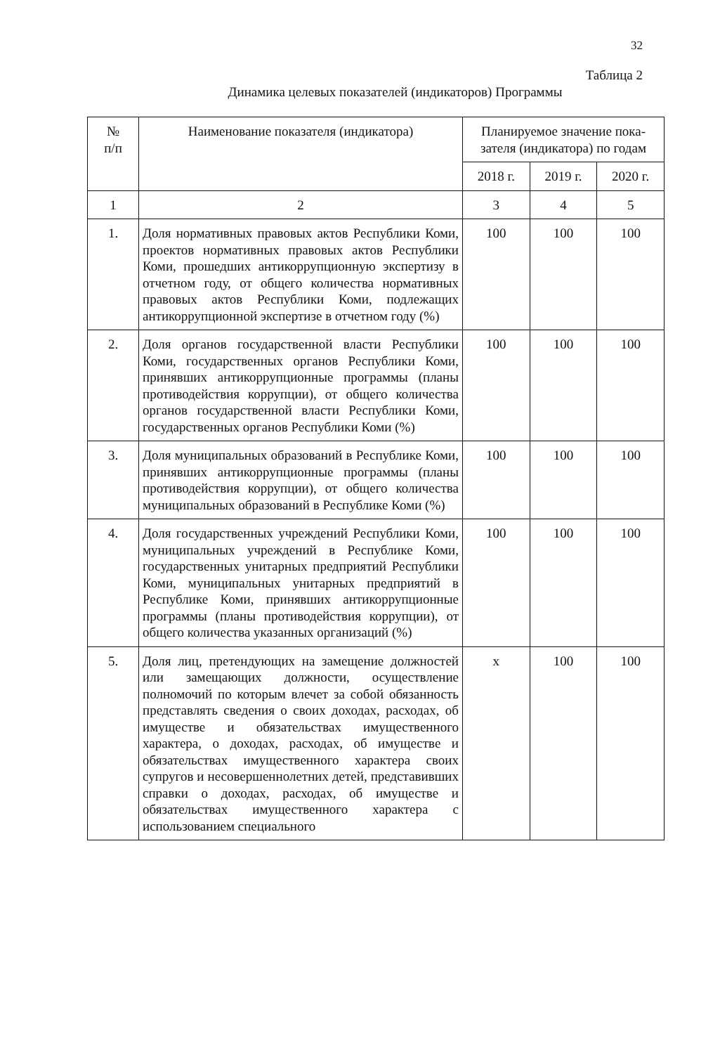32
Таблица 2
Динамика целевых показателей (индикаторов) Программы
| № п/п | Наименование показателя (индикатора) | Планируемое значение пока- зателя (индикатора) по годам | | |
| --- | --- | --- | --- | --- |
| | | 2018 г. | 2019 г. | 2020 г. |
| 1 | 2 | 3 | 4 | 5 |
| 1. | Доля нормативных правовых актов Республики Коми, проектов нормативных правовых актов Республики Коми, прошедших антикоррупционную экспертизу в отчетном году, от общего количества нормативных правовых актов Республики Коми, подлежащих антикоррупционной экспертизе в отчетном году (%) | 100 | 100 | 100 |
| 2. | Доля органов государственной власти Республики Коми, государственных органов Республики Коми, принявших антикоррупционные программы (планы противодействия коррупции), от общего количества органов государственной власти Республики Коми, государственных органов Республики Коми (%) | 100 | 100 | 100 |
| 3. | Доля муниципальных образований в Республике Коми, принявших антикоррупционные программы (планы противодействия коррупции), от общего количества муниципальных образований в Республике Коми (%) | 100 | 100 | 100 |
| 4. | Доля государственных учреждений Республики Коми, муниципальных учреждений в Республике Коми, государственных унитарных предприятий Республики Коми, муниципальных унитарных предприятий в Республике Коми, принявших антикоррупционные программы (планы противодействия коррупции), от общего количества указанных организаций (%) | 100 | 100 | 100 |
| 5. | Доля лиц, претендующих на замещение должностей или замещающих должности, осуществление полномочий по которым влечет за собой обязанность представлять сведения о своих доходах, расходах, об имуществе и обязательствах имущественного характера, о доходах, расходах, об имуществе и обязательствах имущественного характера своих супругов и несовершеннолетних детей, представивших справки о доходах, расходах, об имуществе и обязательствах имущественного характера с использованием специального | x | 100 | 100 |